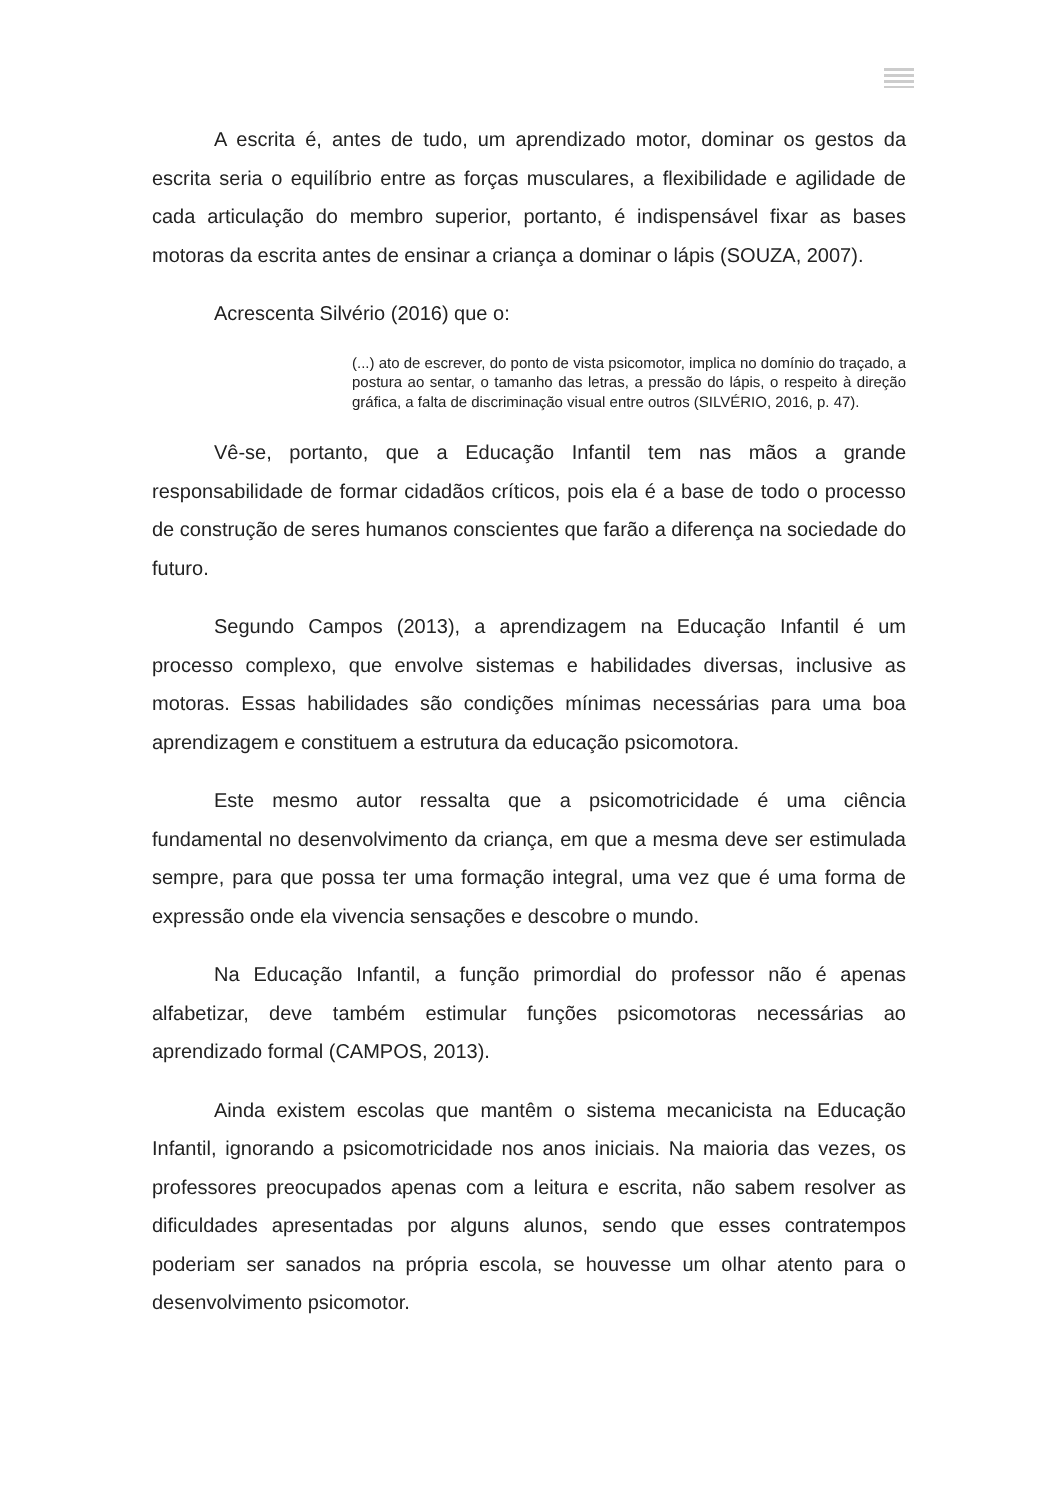A escrita é, antes de tudo, um aprendizado motor, dominar os gestos da escrita seria o equilíbrio entre as forças musculares, a flexibilidade e agilidade de cada articulação do membro superior, portanto, é indispensável fixar as bases motoras da escrita antes de ensinar a criança a dominar o lápis (SOUZA, 2007).
Acrescenta Silvério (2016) que o:
(...) ato de escrever, do ponto de vista psicomotor, implica no domínio do traçado, a postura ao sentar, o tamanho das letras, a pressão do lápis, o respeito à direção gráfica, a falta de discriminação visual entre outros (SILVÉRIO, 2016, p. 47).
Vê-se, portanto, que a Educação Infantil tem nas mãos a grande responsabilidade de formar cidadãos críticos, pois ela é a base de todo o processo de construção de seres humanos conscientes que farão a diferença na sociedade do futuro.
Segundo Campos (2013), a aprendizagem na Educação Infantil é um processo complexo, que envolve sistemas e habilidades diversas, inclusive as motoras. Essas habilidades são condições mínimas necessárias para uma boa aprendizagem e constituem a estrutura da educação psicomotora.
Este mesmo autor ressalta que a psicomotricidade é uma ciência fundamental no desenvolvimento da criança, em que a mesma deve ser estimulada sempre, para que possa ter uma formação integral, uma vez que é uma forma de expressão onde ela vivencia sensações e descobre o mundo.
Na Educação Infantil, a função primordial do professor não é apenas alfabetizar, deve também estimular funções psicomotoras necessárias ao aprendizado formal (CAMPOS, 2013).
Ainda existem escolas que mantêm o sistema mecanicista na Educação Infantil, ignorando a psicomotricidade nos anos iniciais. Na maioria das vezes, os professores preocupados apenas com a leitura e escrita, não sabem resolver as dificuldades apresentadas por alguns alunos, sendo que esses contratempos poderiam ser sanados na própria escola, se houvesse um olhar atento para o desenvolvimento psicomotor.